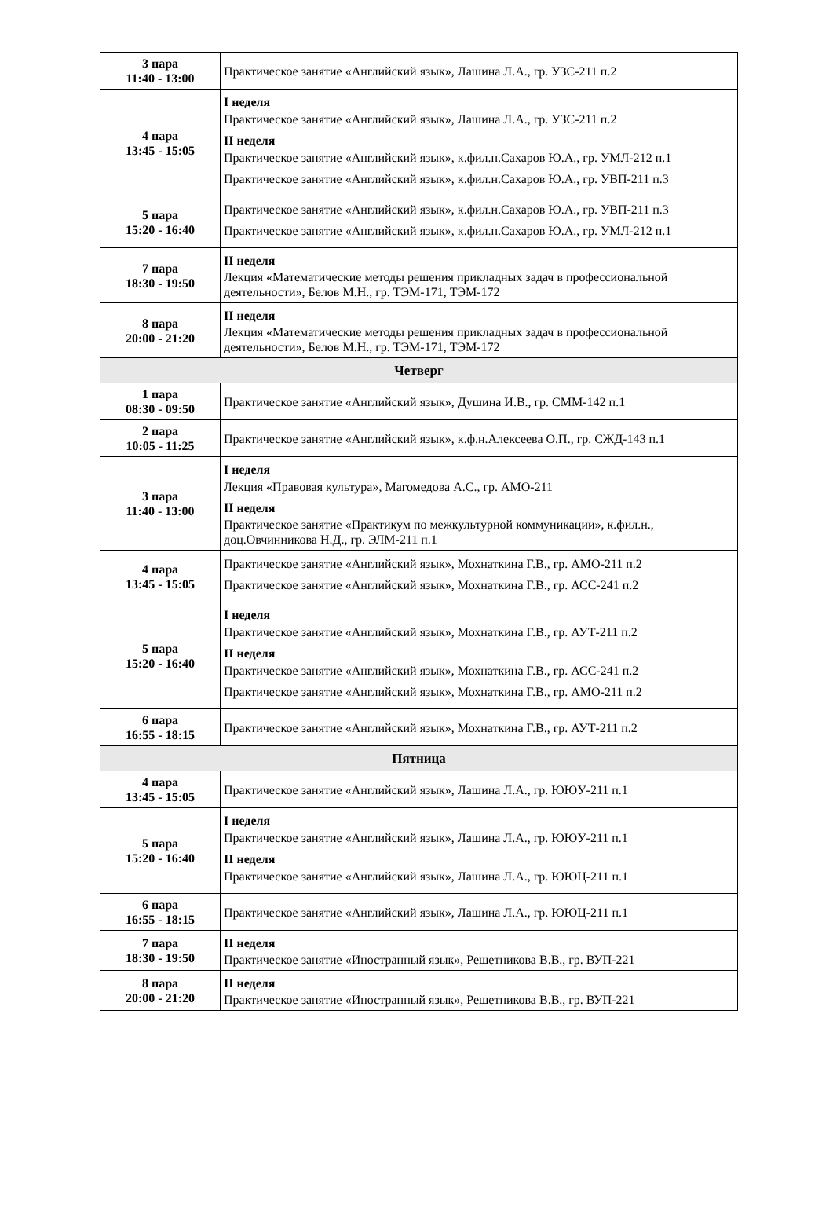| 3 пара 11:40 - 13:00 | Практическое занятие «Английский язык», Лашина Л.А., гр. УЗС-211 п.2 |
| 4 пара 13:45 - 15:05 | I неделя Практическое занятие «Английский язык», Лашина Л.А., гр. УЗС-211 п.2 II неделя Практическое занятие «Английский язык», к.фил.н.Сахаров Ю.А., гр. УМЛ-212 п.1 Практическое занятие «Английский язык», к.фил.н.Сахаров Ю.А., гр. УВП-211 п.3 |
| 5 пара 15:20 - 16:40 | Практическое занятие «Английский язык», к.фил.н.Сахаров Ю.А., гр. УВП-211 п.3 Практическое занятие «Английский язык», к.фил.н.Сахаров Ю.А., гр. УМЛ-212 п.1 |
| 7 пара 18:30 - 19:50 | II неделя Лекция «Математические методы решения прикладных задач в профессиональной деятельности», Белов М.Н., гр. ТЭМ-171, ТЭМ-172 |
| 8 пара 20:00 - 21:20 | II неделя Лекция «Математические методы решения прикладных задач в профессиональной деятельности», Белов М.Н., гр. ТЭМ-171, ТЭМ-172 |
| Четверг | |
| 1 пара 08:30 - 09:50 | Практическое занятие «Английский язык», Душина И.В., гр. СММ-142 п.1 |
| 2 пара 10:05 - 11:25 | Практическое занятие «Английский язык», к.ф.н.Алексеева О.П., гр. СЖД-143 п.1 |
| 3 пара 11:40 - 13:00 | I неделя Лекция «Правовая культура», Магомедова А.С., гр. АМО-211 II неделя Практическое занятие «Практикум по межкультурной коммуникации», к.фил.н., доц.Овчинникова Н.Д., гр. ЭЛМ-211 п.1 |
| 4 пара 13:45 - 15:05 | Практическое занятие «Английский язык», Мохнаткина Г.В., гр. АМО-211 п.2 Практическое занятие «Английский язык», Мохнаткина Г.В., гр. АСС-241 п.2 |
| 5 пара 15:20 - 16:40 | I неделя Практическое занятие «Английский язык», Мохнаткина Г.В., гр. АУТ-211 п.2 II неделя Практическое занятие «Английский язык», Мохнаткина Г.В., гр. АСС-241 п.2 Практическое занятие «Английский язык», Мохнаткина Г.В., гр. АМО-211 п.2 |
| 6 пара 16:55 - 18:15 | Практическое занятие «Английский язык», Мохнаткина Г.В., гр. АУТ-211 п.2 |
| Пятница | |
| 4 пара 13:45 - 15:05 | Практическое занятие «Английский язык», Лашина Л.А., гр. ЮЮУ-211 п.1 |
| 5 пара 15:20 - 16:40 | I неделя Практическое занятие «Английский язык», Лашина Л.А., гр. ЮЮУ-211 п.1 II неделя Практическое занятие «Английский язык», Лашина Л.А., гр. ЮЮЦ-211 п.1 |
| 6 пара 16:55 - 18:15 | Практическое занятие «Английский язык», Лашина Л.А., гр. ЮЮЦ-211 п.1 |
| 7 пара 18:30 - 19:50 | II неделя Практическое занятие «Иностранный язык», Решетникова В.В., гр. ВУП-221 |
| 8 пара 20:00 - 21:20 | II неделя Практическое занятие «Иностранный язык», Решетникова В.В., гр. ВУП-221 |